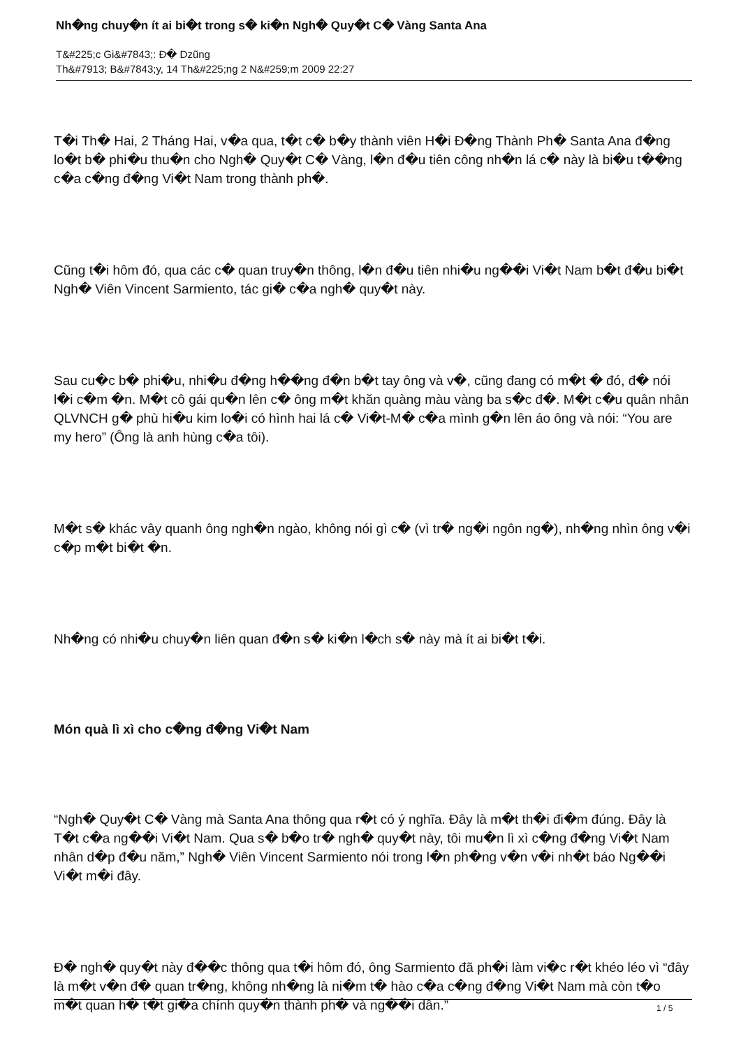Nh�ng chuy�n ít ai bi�t trong s� ki�n Ngh� Quy�t C� Vàng Santa Ana
T&#225;c Gi&#7843;: Đ� Dzũng
Th&#7913; B&#7843;y, 14 Th&#225;ng 2 N&#259;m 2009 22:27
T�i Th� Hai, 2 Tháng Hai, v�a qua, t�t c� b�y thành viên H�i Đ�ng Thành Ph� Santa Ana đ�ng lo�t b� phi�u thu�n cho Ngh� Quy�t C� Vàng, l�n đ�u tiên công nh�n lá c� này là bi�u t��ng c�a c�ng đ�ng Vi�t Nam trong thành ph�.
Cũng t�i hôm đó, qua các c� quan truy�n thông, l�n đ�u tiên nhi�u ng��i Vi�t Nam b�t đ�u bi�t Ngh� Viên Vincent Sarmiento, tác gi� c�a ngh� quy�t này.
Sau cu�c b� phi�u, nhi�u đ�ng h��ng đ�n b�t tay ông và v�, cũng đang có m�t � đó, đ� nói l�i c�m �n. M�t cô gái qu�n lên c� ông m�t khăn quàng màu vàng ba s�c đ�. M�t c�u quân nhân QLVNCH g� phù hi�u kim lo�i có hình hai lá c� Vi�t-M� c�a mình g�n lên áo ông và nói: “You are my hero” (Ông là anh hùng c�a tôi).
M�t s� khác vây quanh ông ngh�n ngào, không nói gì c� (vì tr� ng�i ngôn ng�), nh�ng nhìn ông v�i c�p m�t bi�t �n.
Nh�ng có nhi�u chuy�n liên quan đ�n s� ki�n l�ch s� này mà ít ai bi�t t�i.
Món quà lì xì cho c�ng đ�ng Vi�t Nam
“Ngh� Quy�t C� Vàng mà Santa Ana thông qua r�t có ý nghĩa. Đây là m�t th�i đi�m đúng. Đây là T�t c�a ng��i Vi�t Nam. Qua s� b�o tr� ngh� quy�t này, tôi mu�n lì xì c�ng đ�ng Vi�t Nam nhân d�p đ�u năm,” Ngh� Viên Vincent Sarmiento nói trong l�n ph�ng v�n v�i nh�t báo Ng��i Vi�t m�i đây.
Đ� ngh� quy�t này đ��c thông qua t�i hôm đó, ông Sarmiento đã ph�i làm vi�c r�t khéo léo vì “đây là m�t v�n đ� quan tr�ng, không nh�ng là ni�m t� hào c�a c�ng đ�ng Vi�t Nam mà còn t�o m�t quan h� t�t gi�a chính quy�n thành ph� và ng��i dân.”
1 / 5